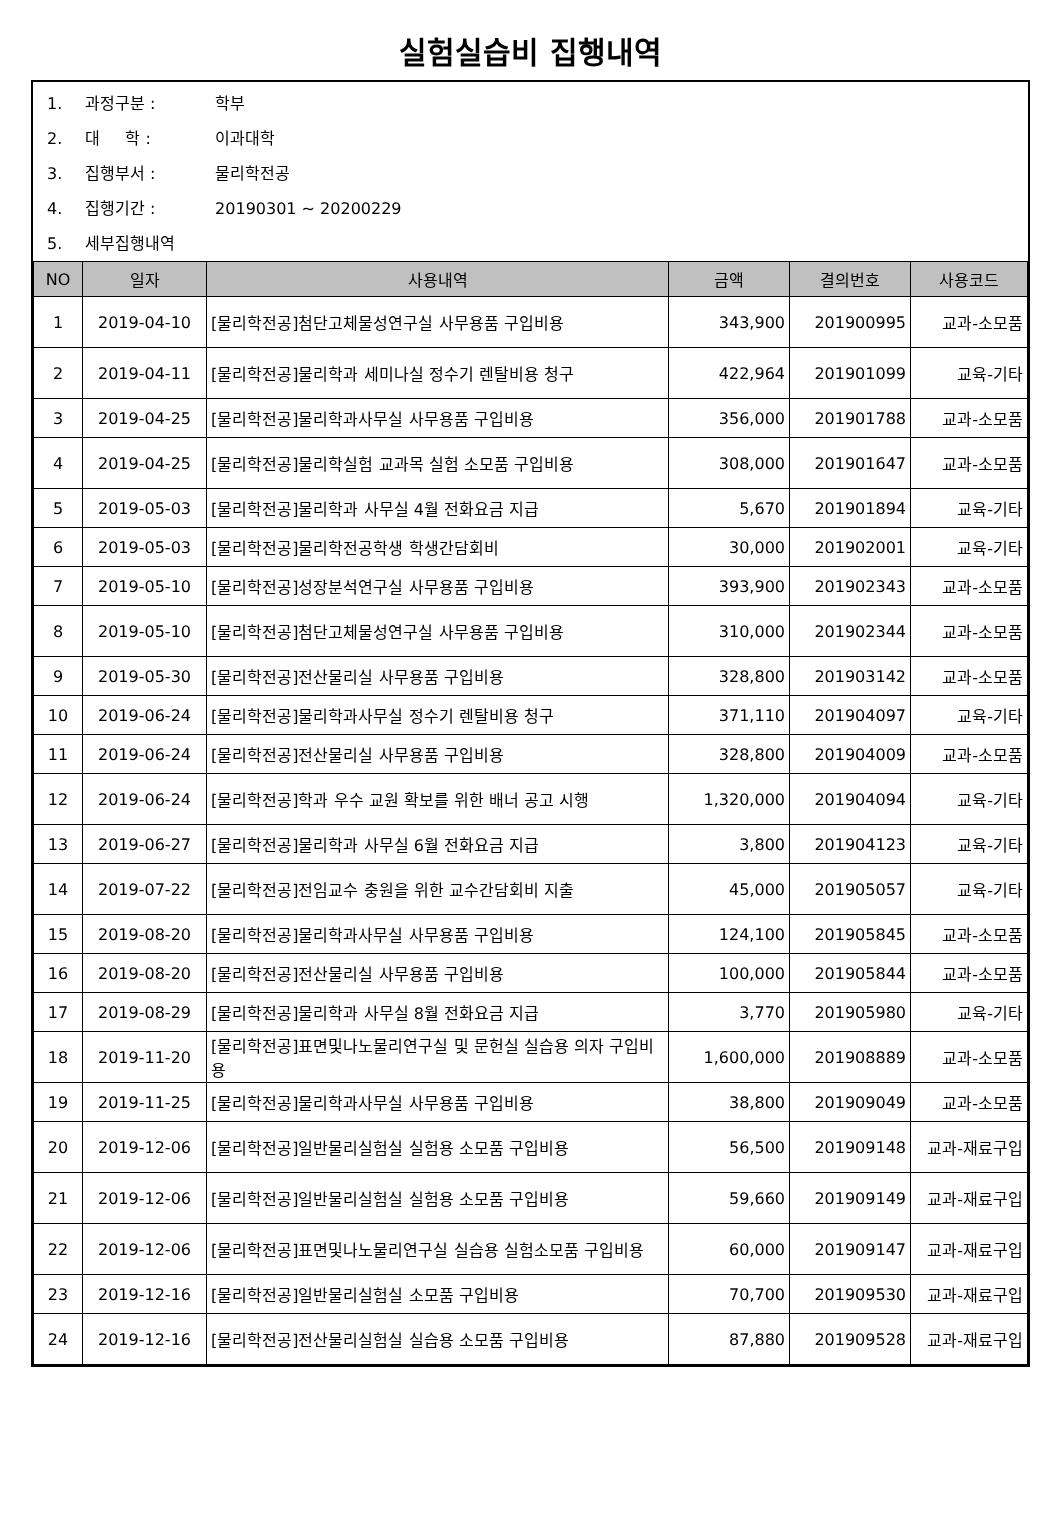실험실습비 집행내역
1. 과정구분 : 학부
2. 대 학 : 이과대학
3. 집행부서 : 물리학전공
4. 집행기간 : 20190301 ~ 20200229
5. 세부집행내역
| NO | 일자 | 사용내역 | 금액 | 결의번호 | 사용코드 |
| --- | --- | --- | --- | --- | --- |
| 1 | 2019-04-10 | [물리학전공]첨단고체물성연구실 사무용품 구입비용 | 343,900 | 201900995 | 교과-소모품 |
| 2 | 2019-04-11 | [물리학전공]물리학과 세미나실 정수기 렌탈비용 청구 | 422,964 | 201901099 | 교육-기타 |
| 3 | 2019-04-25 | [물리학전공]물리학과사무실 사무용품 구입비용 | 356,000 | 201901788 | 교과-소모품 |
| 4 | 2019-04-25 | [물리학전공]물리학실험 교과목 실험 소모품 구입비용 | 308,000 | 201901647 | 교과-소모품 |
| 5 | 2019-05-03 | [물리학전공]물리학과 사무실 4월 전화요금 지급 | 5,670 | 201901894 | 교육-기타 |
| 6 | 2019-05-03 | [물리학전공]물리학전공학생 학생간담회비 | 30,000 | 201902001 | 교육-기타 |
| 7 | 2019-05-10 | [물리학전공]성장분석연구실 사무용품 구입비용 | 393,900 | 201902343 | 교과-소모품 |
| 8 | 2019-05-10 | [물리학전공]첨단고체물성연구실 사무용품 구입비용 | 310,000 | 201902344 | 교과-소모품 |
| 9 | 2019-05-30 | [물리학전공]전산물리실 사무용품 구입비용 | 328,800 | 201903142 | 교과-소모품 |
| 10 | 2019-06-24 | [물리학전공]물리학과사무실 정수기 렌탈비용 청구 | 371,110 | 201904097 | 교육-기타 |
| 11 | 2019-06-24 | [물리학전공]전산물리실 사무용품 구입비용 | 328,800 | 201904009 | 교과-소모품 |
| 12 | 2019-06-24 | [물리학전공]학과 우수 교원 확보를 위한 배너 공고 시행 | 1,320,000 | 201904094 | 교육-기타 |
| 13 | 2019-06-27 | [물리학전공]물리학과 사무실 6월 전화요금 지급 | 3,800 | 201904123 | 교육-기타 |
| 14 | 2019-07-22 | [물리학전공]전임교수 충원을 위한 교수간담회비 지출 | 45,000 | 201905057 | 교육-기타 |
| 15 | 2019-08-20 | [물리학전공]물리학과사무실 사무용품 구입비용 | 124,100 | 201905845 | 교과-소모품 |
| 16 | 2019-08-20 | [물리학전공]전산물리실 사무용품 구입비용 | 100,000 | 201905844 | 교과-소모품 |
| 17 | 2019-08-29 | [물리학전공]물리학과 사무실 8월 전화요금 지급 | 3,770 | 201905980 | 교육-기타 |
| 18 | 2019-11-20 | [물리학전공]표면및나노물리연구실 및 문헌실 실습용 의자 구입비용 | 1,600,000 | 201908889 | 교과-소모품 |
| 19 | 2019-11-25 | [물리학전공]물리학과사무실 사무용품 구입비용 | 38,800 | 201909049 | 교과-소모품 |
| 20 | 2019-12-06 | [물리학전공]일반물리실험실 실험용 소모품 구입비용 | 56,500 | 201909148 | 교과-재료구입 |
| 21 | 2019-12-06 | [물리학전공]일반물리실험실 실험용 소모품 구입비용 | 59,660 | 201909149 | 교과-재료구입 |
| 22 | 2019-12-06 | [물리학전공]표면및나노물리연구실 실습용 실험소모품 구입비용 | 60,000 | 201909147 | 교과-재료구입 |
| 23 | 2019-12-16 | [물리학전공]일반물리실험실 소모품 구입비용 | 70,700 | 201909530 | 교과-재료구입 |
| 24 | 2019-12-16 | [물리학전공]전산물리실험실 실습용 소모품 구입비용 | 87,880 | 201909528 | 교과-재료구입 |